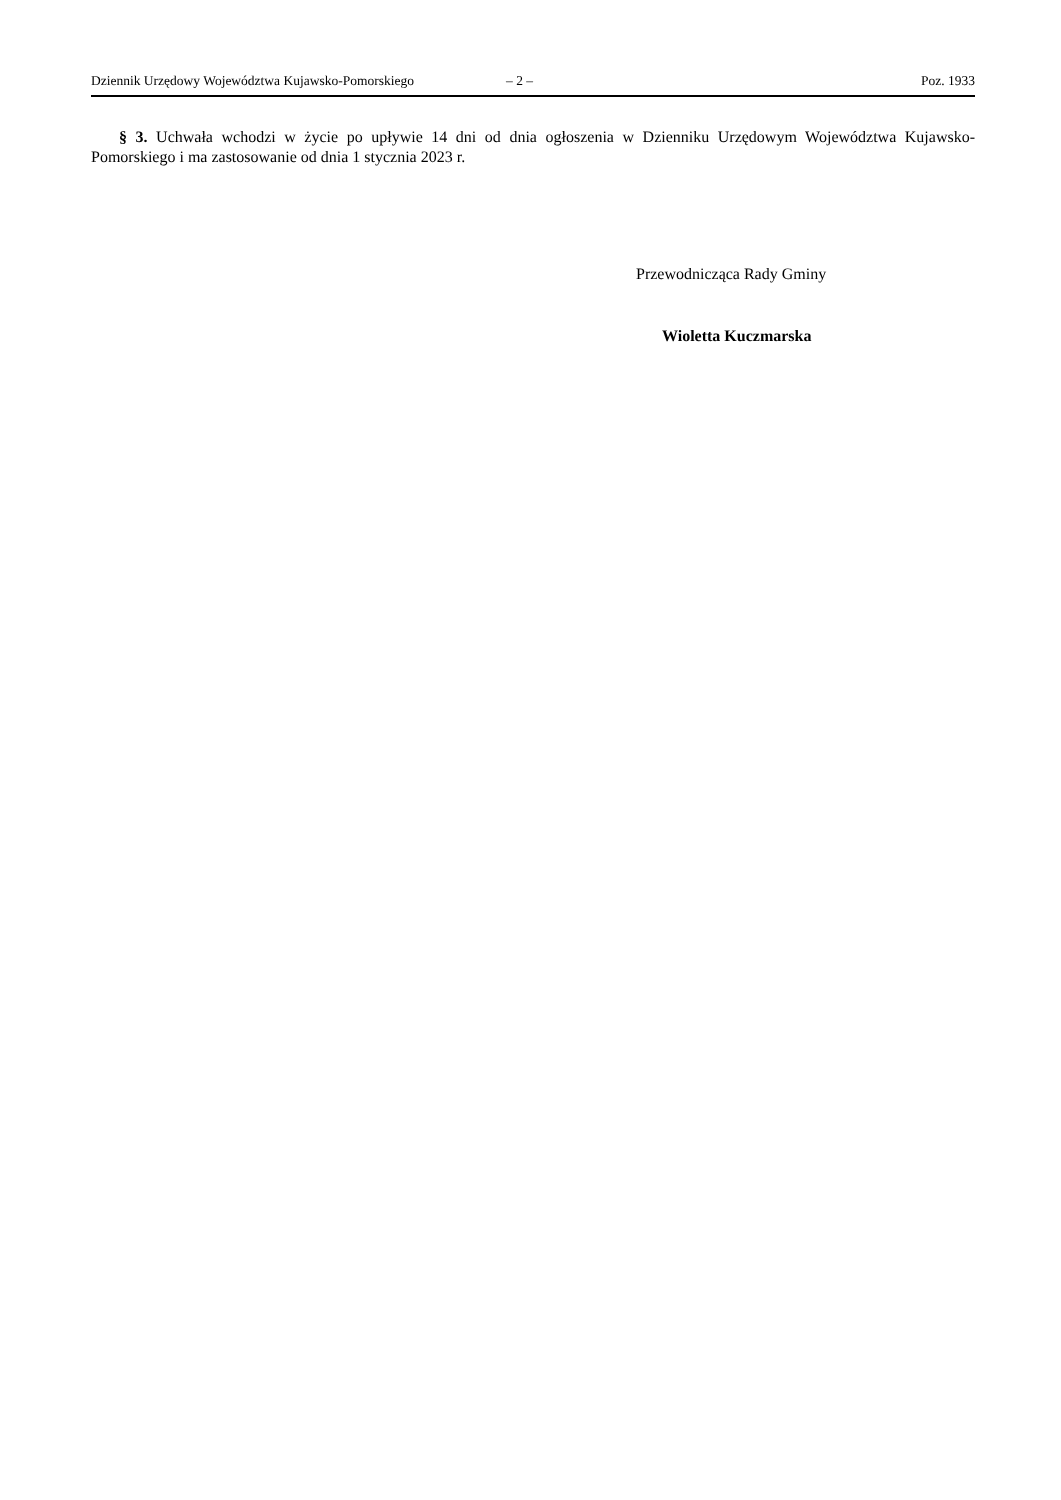Dziennik Urzędowy Województwa Kujawsko-Pomorskiego – 2 – Poz. 1933
§ 3. Uchwała wchodzi w życie po upływie 14 dni od dnia ogłoszenia w Dzienniku Urzędowym Województwa Kujawsko- Pomorskiego i ma zastosowanie od dnia 1 stycznia 2023 r.
Przewodnicząca Rady Gminy
Wioletta Kuczmarska